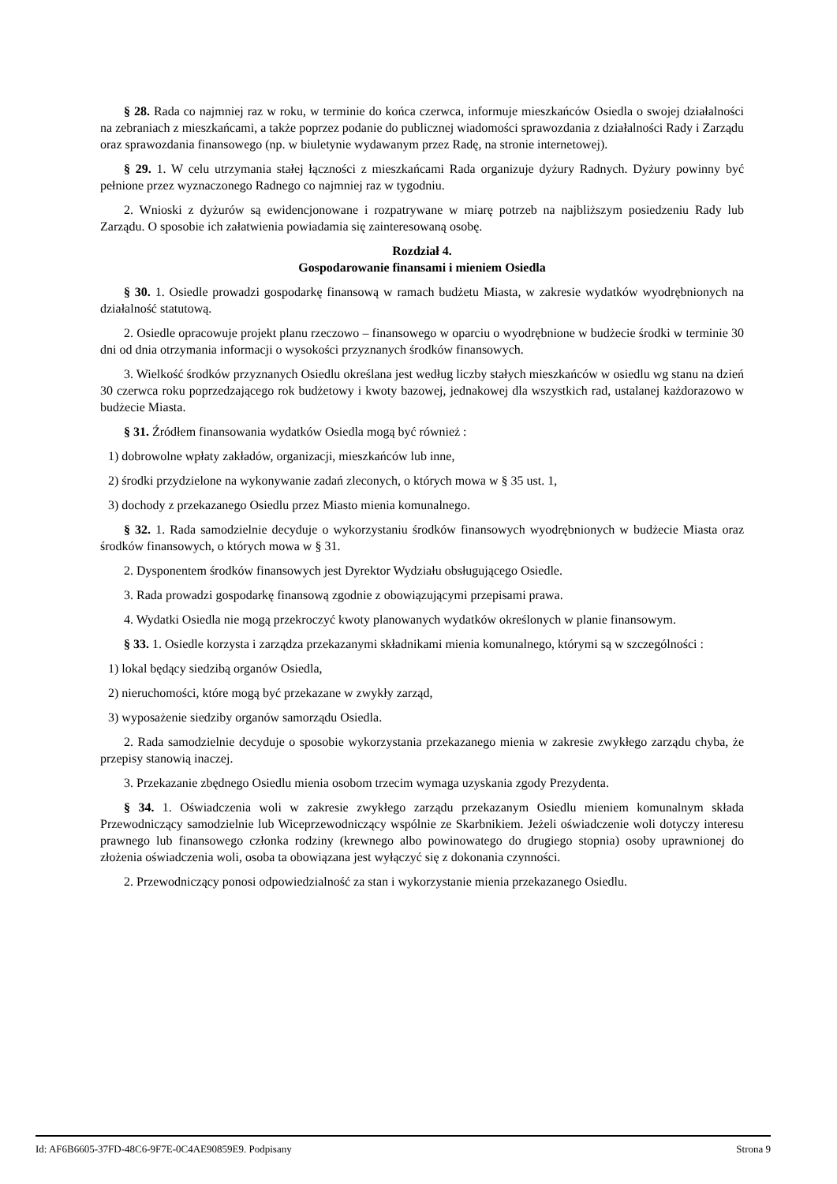§ 28. Rada co najmniej raz w roku, w terminie do końca czerwca, informuje mieszkańców Osiedla o swojej działalności na zebraniach z mieszkańcami, a także poprzez podanie do publicznej wiadomości sprawozdania z działalności Rady i Zarządu oraz sprawozdania finansowego (np. w biuletynie wydawanym przez Radę, na stronie internetowej).
§ 29. 1. W celu utrzymania stałej łączności z mieszkańcami Rada organizuje dyżury Radnych. Dyżury powinny być pełnione przez wyznaczonego Radnego co najmniej raz w tygodniu.
2. Wnioski z dyżurów są ewidencjonowane i rozpatrywane w miarę potrzeb na najbliższym posiedzeniu Rady lub Zarządu. O sposobie ich załatwienia powiadamia się zainteresowaną osobę.
Rozdział 4.
Gospodarowanie finansami i mieniem Osiedla
§ 30. 1. Osiedle prowadzi gospodarkę finansową w ramach budżetu Miasta, w zakresie wydatków wyodrębnionych na działalność statutową.
2. Osiedle opracowuje projekt planu rzeczowo – finansowego w oparciu o wyodrębnione w budżecie środki w terminie 30 dni od dnia otrzymania informacji o wysokości przyznanych środków finansowych.
3. Wielkość środków przyznanych Osiedlu określana jest według liczby stałych mieszkańców w osiedlu wg stanu na dzień 30 czerwca roku poprzedzającego rok budżetowy i kwoty bazowej, jednakowej dla wszystkich rad, ustalanej każdorazowo w budżecie Miasta.
§ 31. Źródłem finansowania wydatków Osiedla mogą być również :
1) dobrowolne wpłaty zakładów, organizacji, mieszkańców lub inne,
2) środki przydzielone na wykonywanie zadań zleconych, o których mowa w § 35 ust. 1,
3) dochody z przekazanego Osiedlu przez Miasto mienia komunalnego.
§ 32. 1. Rada samodzielnie decyduje o wykorzystaniu środków finansowych wyodrębnionych w budżecie Miasta oraz środków finansowych, o których mowa w § 31.
2. Dysponentem środków finansowych jest Dyrektor Wydziału obsługującego Osiedle.
3. Rada prowadzi gospodarkę finansową zgodnie z obowiązującymi przepisami prawa.
4. Wydatki Osiedla nie mogą przekroczyć kwoty planowanych wydatków określonych w planie finansowym.
§ 33. 1. Osiedle korzysta i zarządza przekazanymi składnikami mienia komunalnego, którymi są w szczególności :
1) lokal będący siedzibą organów Osiedla,
2) nieruchomości, które mogą być przekazane w zwykły zarząd,
3) wyposażenie siedziby organów samorządu Osiedla.
2. Rada samodzielnie decyduje o sposobie wykorzystania przekazanego mienia w zakresie zwykłego zarządu chyba, że przepisy stanowią inaczej.
3. Przekazanie zbędnego Osiedlu mienia osobom trzecim wymaga uzyskania zgody Prezydenta.
§ 34. 1. Oświadczenia woli w zakresie zwykłego zarządu przekazanym Osiedlu mieniem komunalnym składa Przewodniczący samodzielnie lub Wiceprzewodniczący wspólnie ze Skarbnikiem. Jeżeli oświadczenie woli dotyczy interesu prawnego lub finansowego członka rodziny (krewnego albo powinowatego do drugiego stopnia) osoby uprawnionej do złożenia oświadczenia woli, osoba ta obowiązana jest wyłączyć się z dokonania czynności.
2. Przewodniczący ponosi odpowiedzialność za stan i wykorzystanie mienia przekazanego Osiedlu.
Id: AF6B6605-37FD-48C6-9F7E-0C4AE90859E9. Podpisany Strona 9